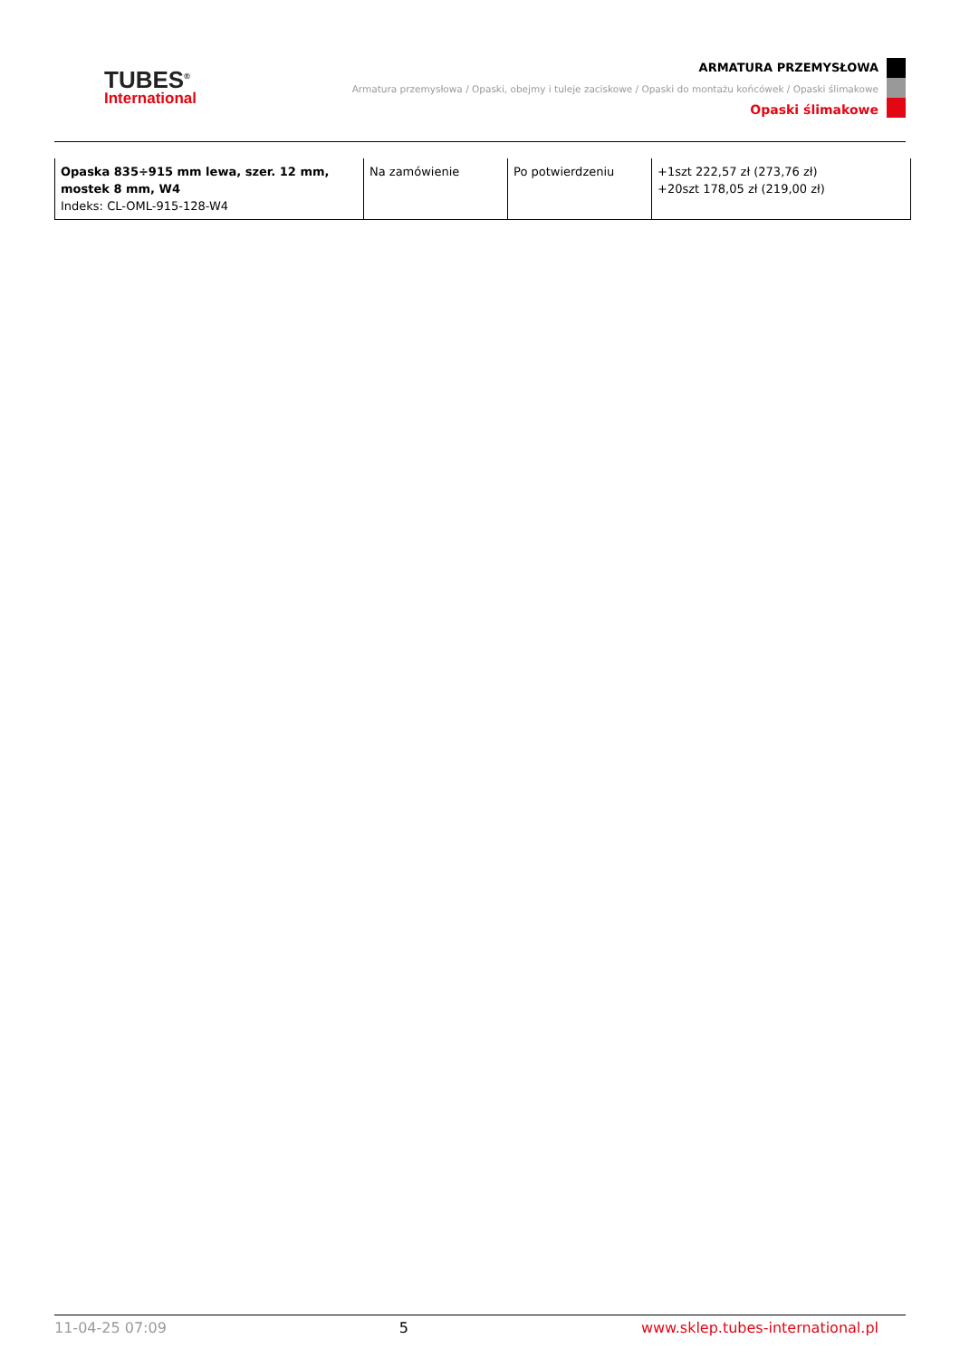TUBES<sup>®</sup>
International
ARMATURA PRZEMYSŁOWA
Armatura przemysłowa / Opaski, obejmy i tuleje zaciskowe / Opaski do montażu końcówek / Opaski ślimakowe
Opaski ślimakowe
| Opaska 835÷915 mm lewa, szer. 12 mm, mostek 8 mm, W4 Indeks: CL-OML-915-128-W4 | Na zamówienie | Po potwierdzeniu | +1szt 222,57 zł (273,76 zł) +20szt 178,05 zł (219,00 zł) |
11-04-25 07:09 5 www.sklep.tubes-international.pl